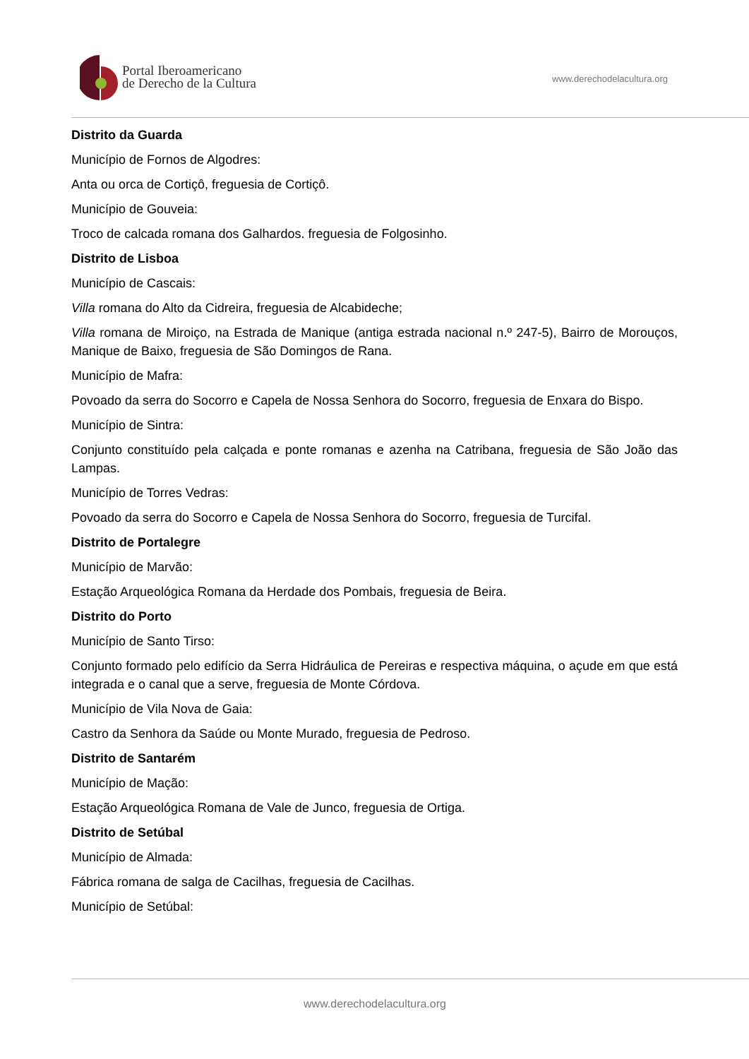Portal Iberoamericano
de Derecho de la Cultura
www.derechodelacultura.org
Distrito da Guarda
Município de Fornos de Algodres:
Anta ou orca de Cortiçô, freguesia de Cortiçô.
Município de Gouveia:
Troco de calcada romana dos Galhardos. freguesia de Folgosinho.
Distrito de Lisboa
Município de Cascais:
Villa romana do Alto da Cidreira, freguesia de Alcabideche;
Villa romana de Miroiço, na Estrada de Manique (antiga estrada nacional n.º 247-5), Bairro de Morouços, Manique de Baixo, freguesia de São Domingos de Rana.
Município de Mafra:
Povoado da serra do Socorro e Capela de Nossa Senhora do Socorro, freguesia de Enxara do Bispo.
Município de Sintra:
Conjunto constituído pela calçada e ponte romanas e azenha na Catribana, freguesia de São João das Lampas.
Município de Torres Vedras:
Povoado da serra do Socorro e Capela de Nossa Senhora do Socorro, freguesia de Turcifal.
Distrito de Portalegre
Município de Marvão:
Estação Arqueológica Romana da Herdade dos Pombais, freguesia de Beira.
Distrito do Porto
Município de Santo Tirso:
Conjunto formado pelo edifício da Serra Hidráulica de Pereiras e respectiva máquina, o açude em que está integrada e o canal que a serve, freguesia de Monte Córdova.
Município de Vila Nova de Gaia:
Castro da Senhora da Saúde ou Monte Murado, freguesia de Pedroso.
Distrito de Santarém
Município de Mação:
Estação Arqueológica Romana de Vale de Junco, freguesia de Ortiga.
Distrito de Setúbal
Município de Almada:
Fábrica romana de salga de Cacilhas, freguesia de Cacilhas.
Município de Setúbal:
www.derechodelacultura.org